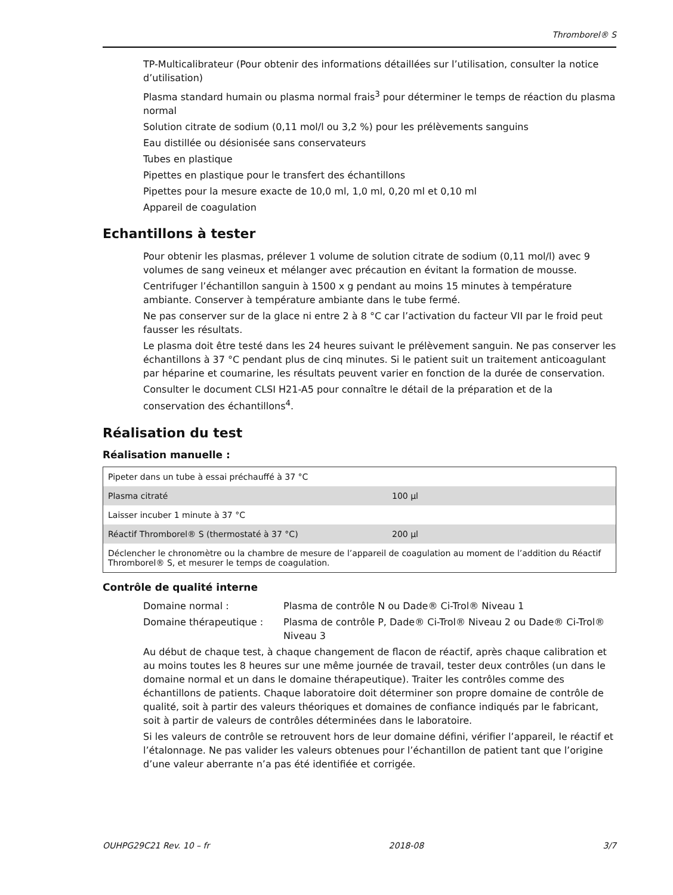Thromborel® S
TP-Multicalibrateur (Pour obtenir des informations détaillées sur l’utilisation, consulter la notice d’utilisation)
Plasma standard humain ou plasma normal frais<sup>3</sup> pour déterminer le temps de réaction du plasma normal
Solution citrate de sodium (0,11 mol/l ou 3,2 %) pour les prélèvements sanguins
Eau distillée ou désionisée sans conservateurs
Tubes en plastique
Pipettes en plastique pour le transfert des échantillons
Pipettes pour la mesure exacte de 10,0 ml, 1,0 ml, 0,20 ml et 0,10 ml
Appareil de coagulation
Echantillons à tester
Pour obtenir les plasmas, prélever 1 volume de solution citrate de sodium (0,11 mol/l) avec 9 volumes de sang veineux et mélanger avec précaution en évitant la formation de mousse.
Centrifuger l’échantillon sanguin à 1500 x g pendant au moins 15 minutes à température ambiante. Conserver à température ambiante dans le tube fermé.
Ne pas conserver sur de la glace ni entre 2 à 8 °C car l’activation du facteur VII par le froid peut fausser les résultats.
Le plasma doit être testé dans les 24 heures suivant le prélèvement sanguin. Ne pas conserver les échantillons à 37 °C pendant plus de cinq minutes. Si le patient suit un traitement anticoagulant par héparine et coumarine, les résultats peuvent varier en fonction de la durée de conservation.
Consulter le document CLSI H21-A5 pour connaître le détail de la préparation et de la conservation des échantillons<sup>4</sup>.
Réalisation du test
Réalisation manuelle :
| Pipeter dans un tube à essai préchauffé à 37 °C | |
| Plasma citraté | 100 µl |
| Laisser incuber 1 minute à 37 °C | |
| Réactif Thromborel® S (thermostaté à 37 °C) | 200 µl |
| Déclencher le chronomètre ou la chambre de mesure de l’appareil de coagulation au moment de l’addition du Réactif Thromborel® S, et mesurer le temps de coagulation. | |
Contrôle de qualité interne
| Domaine normal : | Plasma de contrôle N ou Dade® Ci-Trol® Niveau 1 |
| Domaine thérapeutique : | Plasma de contrôle P, Dade® Ci-Trol® Niveau 2 ou Dade® Ci-Trol® Niveau 3 |
Au début de chaque test, à chaque changement de flacon de réactif, après chaque calibration et au moins toutes les 8 heures sur une même journée de travail, tester deux contrôles (un dans le domaine normal et un dans le domaine thérapeutique). Traiter les contrôles comme des échantillons de patients. Chaque laboratoire doit déterminer son propre domaine de contrôle de qualité, soit à partir des valeurs théoriques et domaines de confiance indiqués par le fabricant, soit à partir de valeurs de contrôles déterminées dans le laboratoire.
Si les valeurs de contrôle se retrouvent hors de leur domaine défini, vérifier l’appareil, le réactif et l’étalonnage. Ne pas valider les valeurs obtenues pour l’échantillon de patient tant que l’origine d’une valeur aberrante n’a pas été identifiée et corrigée.
OUHPG29C21 Rev. 10 – fr 2018-08 3/7